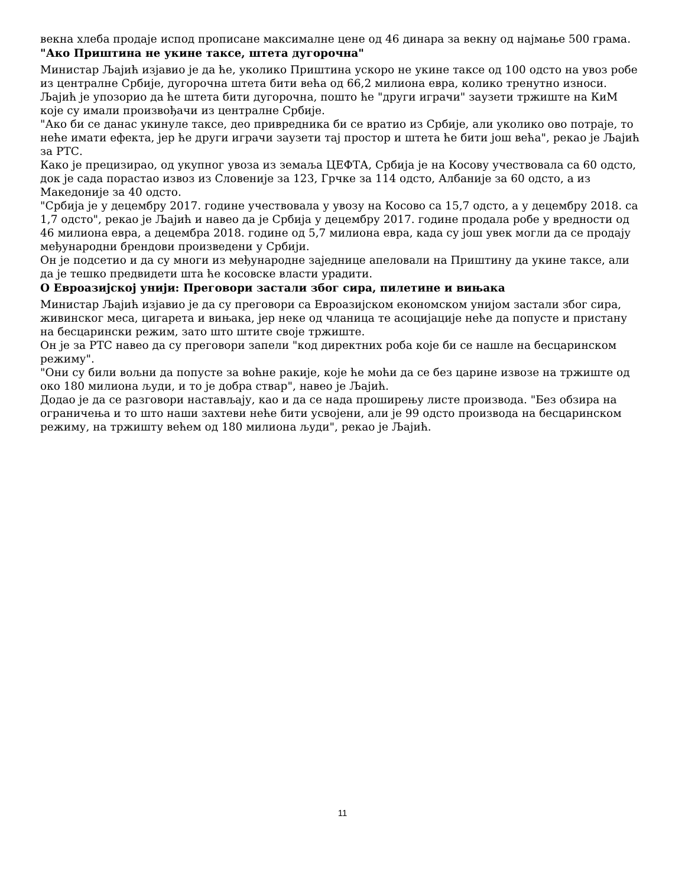векна хлеба продаје испод прописане максималне цене од 46 динара за векну од најмање 500 грама.
"Ако Приштина не укине таксе, штета дугорочна"
Министар Љајић изјавио је да ће, уколико Приштина ускоро не укине таксе од 100 одсто на увоз робе из централне Србије, дугорочна штета бити већа од 66,2 милиона евра, колико тренутно износи.
Љајић је упозорио да ће штета бити дугорочна, пошто ће "други играчи" заузети тржиште на КиМ које су имали произвођачи из централне Србије.
"Ако би се данас укинуле таксе, део привредника би се вратио из Србије, али уколико ово потраје, то неће имати ефекта, јер ће други играчи заузети тај простор и штета ће бити још већа", рекао је Љајић за РТС.
Како је прецизирао, од укупног увоза из земаља ЦЕФТА, Србија је на Косову учествовала са 60 одсто, док је сада порастао извоз из Словеније за 123, Грчке за 114 одсто, Албаније за 60 одсто, а из Македоније за 40 одсто.
"Србија је у децембру 2017. године учествовала у увозу на Косово са 15,7 одсто, а у децембру 2018. са 1,7 одсто", рекао је Љајић и навео да је Србија у децембру 2017. године продала робе у вредности од 46 милиона евра, а децембра 2018. године од 5,7 милиона евра, када су још увек могли да се продају међународни брендови произведени у Србији.
Он је подсетио и да су многи из међународне заједнице апеловали на Приштину да укине таксе, али да је тешко предвидети шта ће косовске власти урадити.
О Евроазијској унији: Преговори застали због сира, пилетине и вињака
Министар Љајић изјавио је да су преговори са Евроазијском економском унијом застали због сира, живинског меса, цигарета и вињака, јер неке од чланица те асоцијације неће да попусте и пристану на бесцарински режим, зато што штите своје тржиште.
Он је за РТС навео да су преговори запели "код директних роба које би се нашле на бесцаринском режиму".
"Они су били вољни да попусте за воћне ракије, које ће моћи да се без царине извозе на тржиште од око 180 милиона људи, и то је добра ствар", навео је Љајић.
Додао је да се разговори настављају, као и да се нада проширењу листе производа. "Без обзира на ограничења и то што наши захтеви неће бити усвојени, али је 99 одсто производа на бесцаринском режиму, на тржишту већем од 180 милиона људи", рекао је Љајић.
11